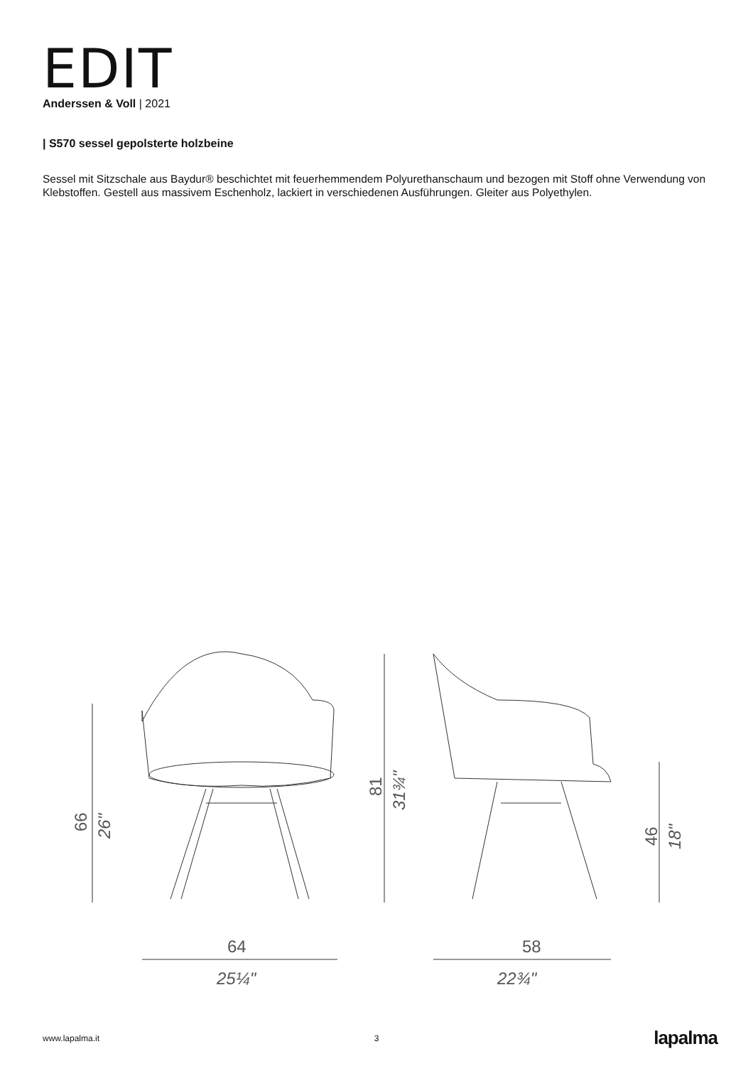EDIT
Anderssen & Voll | 2021
| S570 sessel gepolsterte holzbeine
Sessel mit Sitzschale aus Baydur® beschichtet mit feuerhemmendem Polyurethanschaum und bezogen mit Stoff ohne Verwendung von Klebstoffen. Gestell aus massivem Eschenholz, lackiert in verschiedenen Ausführungen. Gleiter aus Polyethylen.
64
25¼"
58
22¾"
66
26"
81
31¾"
46
18"
www.lapalma.it 3 lapalma